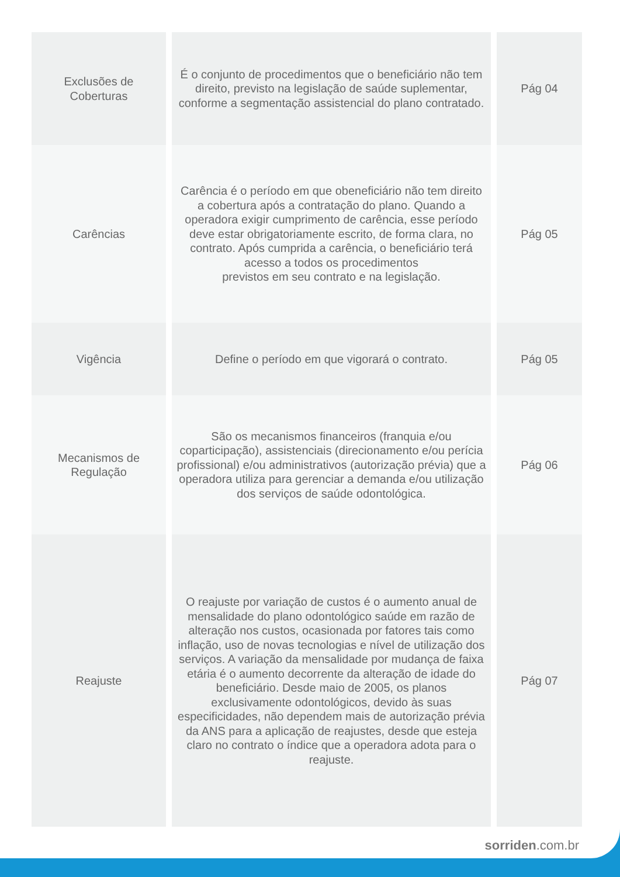| Exclusões de Coberturas | É o conjunto de procedimentos que o beneficiário não tem direito, previsto na legislação de saúde suplementar, conforme a segmentação assistencial do plano contratado. | Pág 04 |
| Carências | Carência é o período em que obeneficiário não tem direito a cobertura após a contratação do plano. Quando a operadora exigir cumprimento de carência, esse período deve estar obrigatoriamente escrito, de forma clara, no contrato. Após cumprida a carência, o beneficiário terá acesso a todos os procedimentos previstos em seu contrato e na legislação. | Pág 05 |
| Vigência | Define o período em que vigorará o contrato. | Pág 05 |
| Mecanismos de Regulação | São os mecanismos financeiros (franquia e/ou coparticipação), assistenciais (direcionamento e/ou perícia profissional) e/ou administrativos (autorização prévia) que a operadora utiliza para gerenciar a demanda e/ou utilização dos serviços de saúde odontológica. | Pág 06 |
| Reajuste | O reajuste por variação de custos é o aumento anual de mensalidade do plano odontológico saúde em razão de alteração nos custos, ocasionada por fatores tais como inflação, uso de novas tecnologias e nível de utilização dos serviços. A variação da mensalidade por mudança de faixa etária é o aumento decorrente da alteração de idade do beneficiário. Desde maio de 2005, os planos exclusivamente odontológicos, devido às suas especificidades, não dependem mais de autorização prévia da ANS para a aplicação de reajustes, desde que esteja claro no contrato o índice que a operadora adota para o reajuste. | Pág 07 |
sorriden.com.br